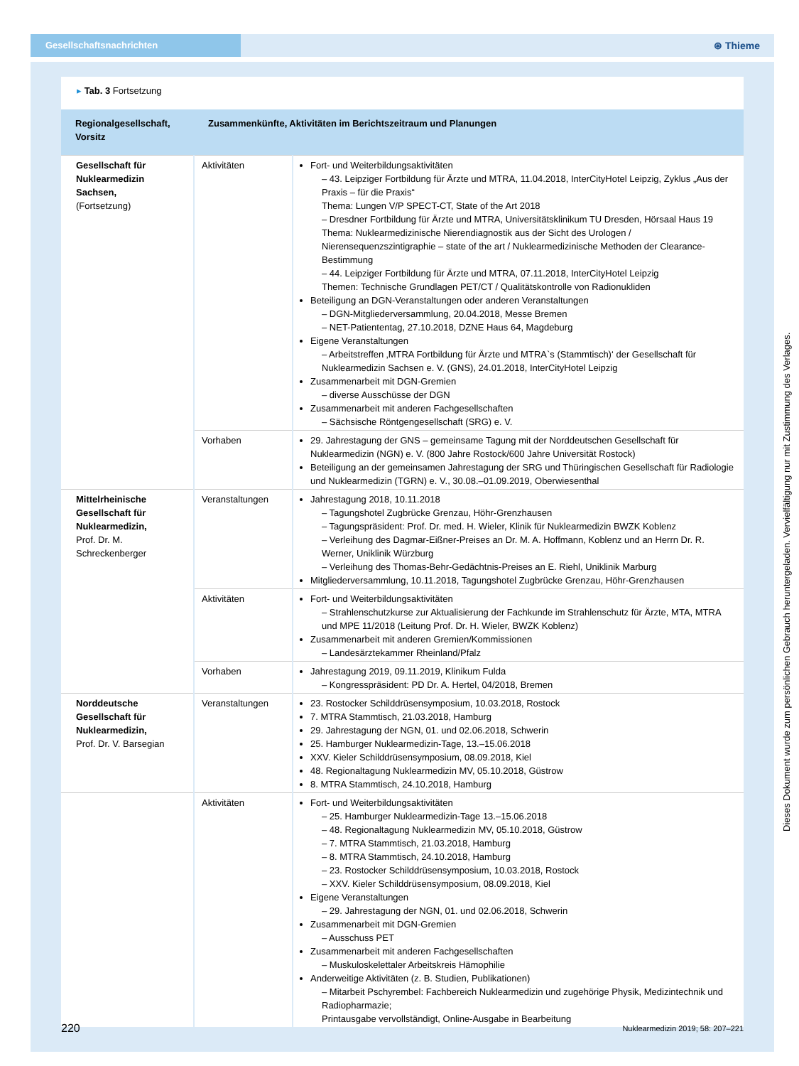Gesellschaftsnachrichten
⊛ Thieme
▸ Tab. 3 Fortsetzung
| Regionalgesellschaft, Vorsitz | Zusammenkünfte, Aktivitäten im Berichtszeitraum und Planungen | |
| --- | --- | --- |
| Gesellschaft für Nuklearmedizin Sachsen, (Fortsetzung) | Aktivitäten | Fort- und Weiterbildungsaktivitäten – 43. Leipziger Fortbildung für Ärzte und MTRA, 11.04.2018, InterCityHotel Leipzig, Zyklus „Aus der Praxis – für die Praxis“ Thema: Lungen V/P SPECT-CT, State of the Art 2018 – Dresdner Fortbildung für Ärzte und MTRA, Universitätsklinikum TU Dresden, Hörsaal Haus 19 Thema: Nuklearmedizinische Nierendiagnostik aus der Sicht des Urologen / Nierensequenzszintigraphie – state of the art / Nuklearmedizinische Methoden der Clearance-Bestimmung – 44. Leipziger Fortbildung für Ärzte und MTRA, 07.11.2018, InterCityHotel Leipzig Themen: Technische Grundlagen PET/CT / Qualitätskontrolle von Radionukliden Beteiligung an DGN-Veranstaltungen oder anderen Veranstaltungen – DGN-Mitgliederversammlung, 20.04.2018, Messe Bremen – NET-Patiententag, 27.10.2018, DZNE Haus 64, Magdeburg Eigene Veranstaltungen – Arbeitstreffen ‚MTRA Fortbildung für Ärzte und MTRA`s (Stammtisch)‘ der Gesellschaft für Nuklearmedizin Sachsen e. V. (GNS), 24.01.2018, InterCityHotel Leipzig Zusammenarbeit mit DGN-Gremien – diverse Ausschüsse der DGN Zusammenarbeit mit anderen Fachgesellschaften – Sächsische Röntgengesellschaft (SRG) e. V. |
| | Vorhaben | 29. Jahrestagung der GNS – gemeinsame Tagung mit der Norddeutschen Gesellschaft für Nuklearmedizin (NGN) e. V. (800 Jahre Rostock/600 Jahre Universität Rostock) Beteiligung an der gemeinsamen Jahrestagung der SRG und Thüringischen Gesellschaft für Radiologie und Nuklearmedizin (TGRN) e. V., 30.08.–01.09.2019, Oberwiesenthal |
| Mittelrheinische Gesellschaft für Nuklearmedizin, Prof. Dr. M. Schreckenberger | Veranstaltungen | Jahrestagung 2018, 10.11.2018 – Tagungshotel Zugbrücke Grenzau, Höhr-Grenzhausen – Tagungspräsident: Prof. Dr. med. H. Wieler, Klinik für Nuklearmedizin BWZK Koblenz – Verleihung des Dagmar-Eißner-Preises an Dr. M. A. Hoffmann, Koblenz und an Herrn Dr. R. Werner, Uniklinik Würzburg – Verleihung des Thomas-Behr-Gedächtnis-Preises an E. Riehl, Uniklinik Marburg Mitgliederversammlung, 10.11.2018, Tagungshotel Zugbrücke Grenzau, Höhr-Grenzhausen |
| | Aktivitäten | Fort- und Weiterbildungsaktivitäten – Strahlenschutzkurse zur Aktualisierung der Fachkunde im Strahlenschutz für Ärzte, MTA, MTRA und MPE 11/2018 (Leitung Prof. Dr. H. Wieler, BWZK Koblenz) Zusammenarbeit mit anderen Gremien/Kommissionen – Landesärztekammer Rheinland/Pfalz |
| | Vorhaben | Jahrestagung 2019, 09.11.2019, Klinikum Fulda – Kongresspräsident: PD Dr. A. Hertel, 04/2018, Bremen |
| Norddeutsche Gesellschaft für Nuklearmedizin, Prof. Dr. V. Barsegian | Veranstaltungen | 23. Rostocker Schilddrüsensymposium, 10.03.2018, Rostock 7. MTRA Stammtisch, 21.03.2018, Hamburg 29. Jahrestagung der NGN, 01. und 02.06.2018, Schwerin 25. Hamburger Nuklearmedizin-Tage, 13.–15.06.2018 XXV. Kieler Schilddrüsensymposium, 08.09.2018, Kiel 48. Regionaltagung Nuklearmedizin MV, 05.10.2018, Güstrow 8. MTRA Stammtisch, 24.10.2018, Hamburg |
| | Aktivitäten | Fort- und Weiterbildungsaktivitäten – 25. Hamburger Nuklearmedizin-Tage 13.–15.06.2018 – 48. Regionaltagung Nuklearmedizin MV, 05.10.2018, Güstrow – 7. MTRA Stammtisch, 21.03.2018, Hamburg – 8. MTRA Stammtisch, 24.10.2018, Hamburg – 23. Rostocker Schilddrüsensymposium, 10.03.2018, Rostock – XXV. Kieler Schilddrüsensymposium, 08.09.2018, Kiel Eigene Veranstaltungen – 29. Jahrestagung der NGN, 01. und 02.06.2018, Schwerin Zusammenarbeit mit DGN-Gremien – Ausschuss PET Zusammenarbeit mit anderen Fachgesellschaften – Muskuloskelettaler Arbeitskreis Hämophilie Anderweitige Aktivitäten (z. B. Studien, Publikationen) – Mitarbeit Pschyrembel: Fachbereich Nuklearmedizin und zugehörige Physik, Medizintechnik und Radiopharmazie; Printausgabe vervollständigt, Online-Ausgabe in Bearbeitung |
220 Nuklearmedizin 2019; 58: 207–221
Dieses Dokument wurde zum persönlichen Gebrauch heruntergeladen. Vervielfältigung nur mit Zustimmung des Verlages.